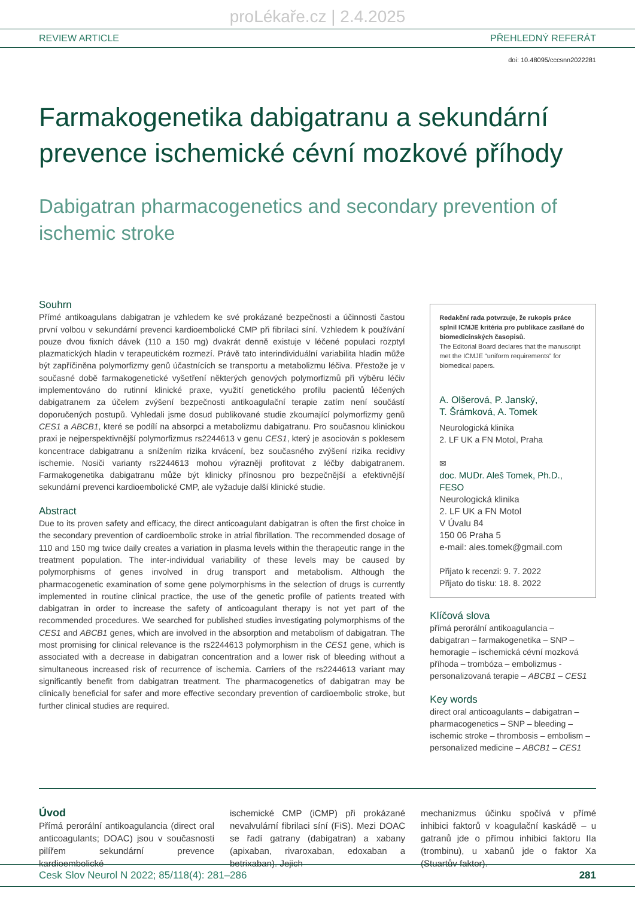proLékaře.cz | 2.4.2025
REVIEW ARTICLE PŘEHLEDNÝ REFERÁT
doi: 10.48095/cccsnn2022281
Farmakogenetika dabigatranu a sekundární prevence ischemické cévní mozkové příhody
Dabigatran pharmacogenetics and secondary prevention of ischemic stroke
Souhrn
Přímé antikoagulans dabigatran je vzhledem ke své prokázané bezpečnosti a účinnosti častou první volbou v sekundární prevenci kardioembolické CMP při fibrilaci síní. Vzhledem k používání pouze dvou fixních dávek (110 a 150 mg) dvakrát denně existuje v léčené populaci rozptyl plazmatických hladin v terapeutickém rozmezí. Právě tato interindividuální variabilita hladin může být zapříčiněna polymorfizmy genů účastnících se transportu a metabolizmu léčiva. Přestože je v současné době farmakogenetické vyšetření některých genových polymorfizmů při výběru léčiv implementováno do rutinní klinické praxe, využití genetického profilu pacientů léčených dabigatranem za účelem zvýšení bezpečnosti antikoagulační terapie zatím není součástí doporučených postupů. Vyhledali jsme dosud publikované studie zkoumající polymorfizmy genů CES1 a ABCB1, které se podílí na absorpci a metabolizmu dabigatranu. Pro současnou klinickou praxi je nejperspektivnější polymorfizmus rs2244613 v genu CES1, který je asociován s poklesem koncentrace dabigatranu a snížením rizika krvácení, bez současného zvýšení rizika recidivy ischemie. Nosiči varianty rs2244613 mohou výrazněji profitovat z léčby dabigatranem. Farmakogenetika dabigatranu může být klinicky přínosnou pro bezpečnější a efektivnější sekundární prevenci kardioembolické CMP, ale vyžaduje další klinické studie.
Abstract
Due to its proven safety and efficacy, the direct anticoagulant dabigatran is often the first choice in the secondary prevention of cardioembolic stroke in atrial fibrillation. The recommended dosage of 110 and 150 mg twice daily creates a variation in plasma levels within the therapeutic range in the treatment population. The inter-individual variability of these levels may be caused by polymorphisms of genes involved in drug transport and metabolism. Although the pharmacogenetic examination of some gene polymorphisms in the selection of drugs is currently implemented in routine clinical practice, the use of the genetic profile of patients treated with dabigatran in order to increase the safety of anticoagulant therapy is not yet part of the recommended procedures. We searched for published studies investigating polymorphisms of the CES1 and ABCB1 genes, which are involved in the absorption and metabolism of dabigatran. The most promising for clinical relevance is the rs2244613 polymorphism in the CES1 gene, which is associated with a decrease in dabigatran concentration and a lower risk of bleeding without a simultaneous increased risk of recurrence of ischemia. Carriers of the rs2244613 variant may significantly benefit from dabigatran treatment. The pharmacogenetics of dabigatran may be clinically beneficial for safer and more effective secondary prevention of cardioembolic stroke, but further clinical studies are required.
Redakční rada potvrzuje, že rukopis práce splnil ICMJE kritéria pro publikace zasílané do biomedicínských časopisů.
The Editorial Board declares that the manuscript met the ICMJE “uniform requirements” for biomedical papers.
A. Olšerová, P. Janský,
T. Šrámková, A. Tomek
Neurologická klinika
2. LF UK a FN Motol, Praha
✉
doc. MUDr. Aleš Tomek, Ph.D., FESO
Neurologická klinika
2. LF UK a FN Motol
V Úvalu 84
150 06 Praha 5
e-mail: ales.tomek@gmail.com
Přijato k recenzi: 9. 7. 2022
Přijato do tisku: 18. 8. 2022
Klíčová slova
přímá perorální antikoagulancia – dabigatran – farmakogenetika – SNP – hemoragie – ischemická cévní mozková příhoda – trombóza – embolizmus - personalizovaná terapie – ABCB1 – CES1
Key words
direct oral anticoagulants – dabigatran – pharmacogenetics – SNP – bleeding – ischemic stroke – thrombosis – embolism – personalized medicine – ABCB1 – CES1
Úvod
Přímá perorální antikoagulancia (direct oral anticoagulants; DOAC) jsou v současnosti pilířem sekundární prevence kardioembolické
ischemické CMP (iCMP) při prokázané nevalvulární fibrilaci síní (FiS). Mezi DOAC se řadí gatrany (dabigatran) a xabany (apixaban, rivaroxaban, edoxaban a betrixaban). Jejich
mechanizmus účinku spočívá v přímé inhibici faktorů v koagulační kaskádě – u gatranů jde o přímou inhibici faktoru IIa (trombinu), u xabanů jde o faktor Xa (Stuartův faktor).
Cesk Slov Neurol N 2022; 85/118(4): 281–286 281